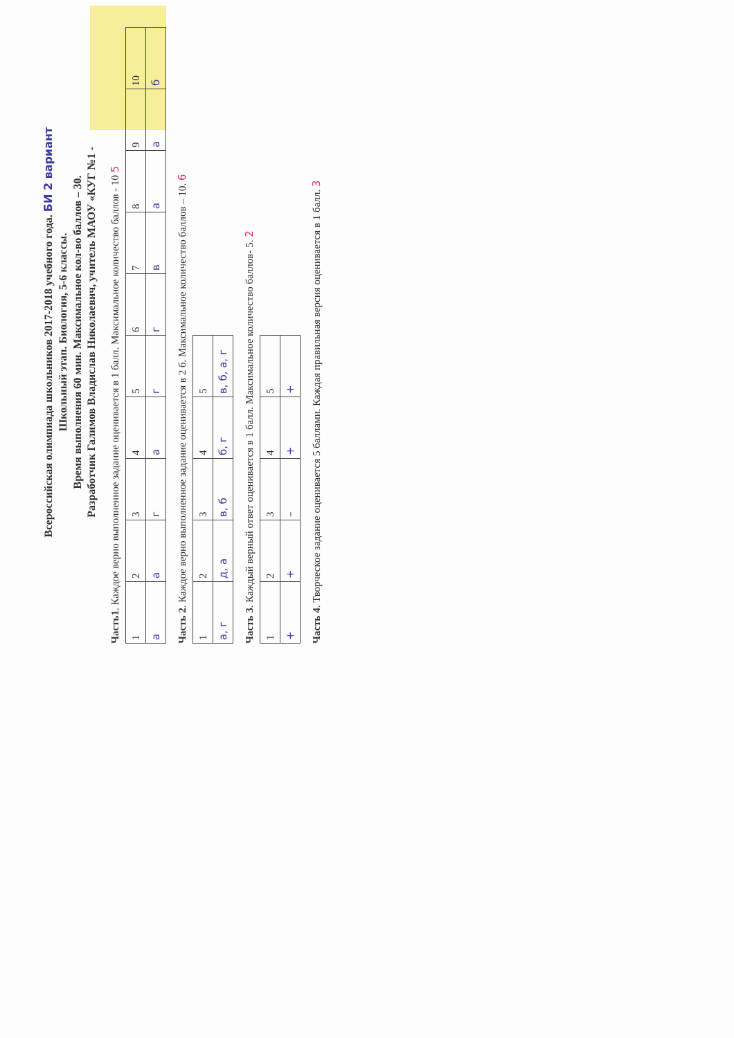Всероссийская олимпиада школьников 2017-2018 учебного года. БИ 2 вариант
Школьный этап. Биология, 5-6 классы.
Время выполнения 60 мин. Максимальное кол-во баллов – 30.
Разработчик Галимов Владислав Николаевич, учитель МАОУ «КУГ №1 -
Часть1. Каждое верно выполненное задание оценивается в 1 балл. Максимальное количество баллов - 10 5
| 1 | 2 | 3 | 4 | 5 | 6 | 7 | 8 | 9 | 10 |
| а | а | г | а | г | г | в | а | а | б |
Часть 2. Каждое верно выполненное задание оценивается в 2 б. Максимальное количество баллов – 10. 6
| 1 | 2 | 3 | 4 | 5 |
| а, г | д, а | в, б | б, г | в, б, а, г |
Часть 3. Каждый верный ответ оценивается в 1 балл. Максимальное количество баллов- 5. 2
| 1 | 2 | 3 | 4 | 5 |
| + | + | – | + | + |
Часть 4. Творческое задание оценивается 5 баллами. Каждая правильная версия оценивается в 1 балл. 3